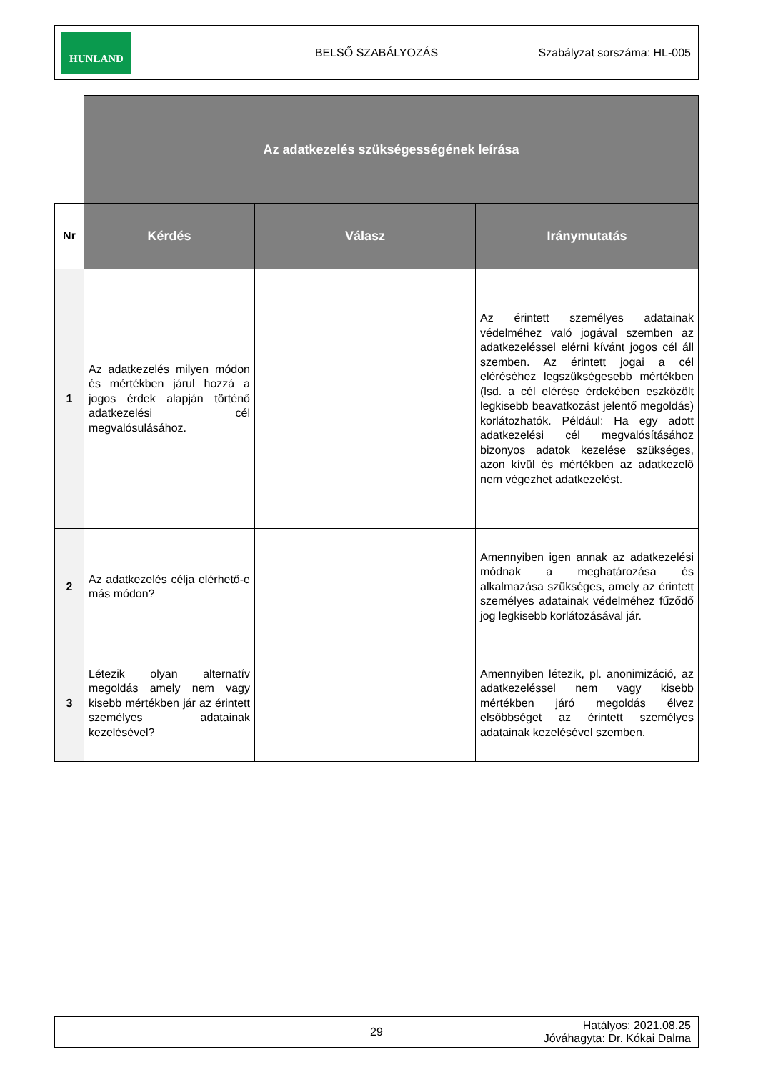| HUNLAND | BELSŐ SZABÁLYOZÁS | Szabályzat sorszáma: HL-005 |
| | Az adatkezelés szükségességének leírása | | |
| Nr | Kérdés | Válasz | Iránymutatás |
| 1 | Az adatkezelés milyen módon és mértékben járul hozzá a jogos érdek alapján történő adatkezelési cél megvalósulásához. | | Az érintett személyes adatainak védelméhez való jogával szemben az adatkezeléssel elérni kívánt jogos cél áll szemben. Az érintett jogai a cél eléréséhez legszükségesebb mértékben (lsd. a cél elérése érdekében eszközölt legkisebb beavatkozást jelentő megoldás) korlátozhatók. Például: Ha egy adott adatkezelési cél megvalósításához bizonyos adatok kezelése szükséges, azon kívül és mértékben az adatkezelő nem végezhet adatkezelést. |
| 2 | Az adatkezelés célja elérhető-e más módon? | | Amennyiben igen annak az adatkezelési módnak a meghatározása és alkalmazása szükséges, amely az érintett személyes adatainak védelméhez fűződő jog legkisebb korlátozásával jár. |
| 3 | Létezik olyan alternatív megoldás amely nem vagy kisebb mértékben jár az érintett személyes adatainak kezelésével? | | Amennyiben létezik, pl. anonimizáció, az adatkezeléssel nem vagy kisebb mértékben járó megoldás élvez elsőbbséget az érintett személyes adatainak kezelésével szemben. |
| | 29 | Hatályos: 2021.08.25 Jóváhagyta: Dr. Kókai Dalma |